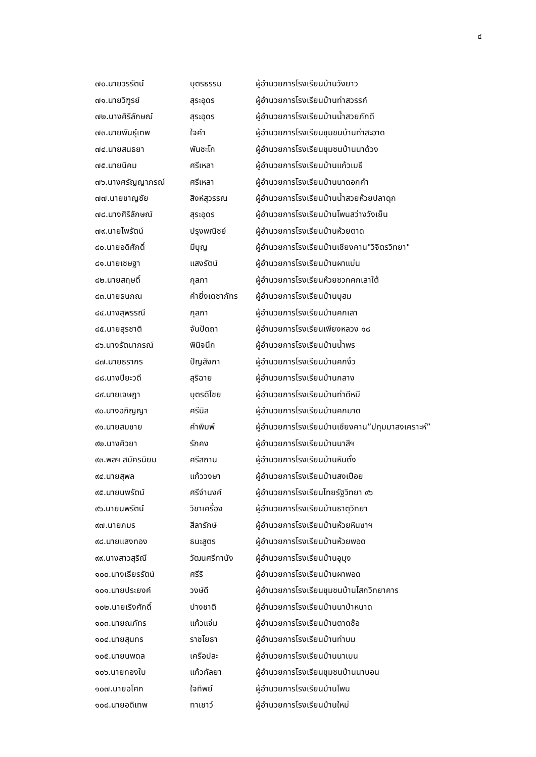๔
| ๗๐.นายวรรัตน์ | บุตรธรรม | ผู้อำนวยการโรงเรียนบ้านวังยาว |
| ๗๑.นายวิฑูรย์ | สุระอุดร | ผู้อำนวยการโรงเรียนบ้านท่าสวรรค์ |
| ๗๒.นางศิริลักษณ์ | สุระอุดร | ผู้อำนวยการโรงเรียนบ้านน้ำสวยภักดี |
| ๗๓.นายพันธุ์เทพ | ใจคำ | ผู้อำนวยการโรงเรียนชุมชนบ้านท่าสะอาด |
| ๗๔.นายสนธยา | พันชะโก | ผู้อำนวยการโรงเรียนชุมชนบ้านนาด้วง |
| ๗๕.นายนิคม | ศรีเหลา | ผู้อำนวยการโรงเรียนบ้านแก้วเมธี |
| ๗๖.นางศรัญญาภรณ์ | ศรีเหลา | ผู้อำนวยการโรงเรียนบ้านนาดอกคำ |
| ๗๗.นายชาญชัย | สิงห์สุวรรณ | ผู้อำนวยการโรงเรียนบ้านน้ำสวยห้วยปลาดุก |
| ๗๘.นางศิริลักษณ์ | สุระอุดร | ผู้อำนวยการโรงเรียนบ้านโพนสว่างวังเย็น |
| ๗๙.นายไพรัตน์ | ปรุงพณิชย์ | ผู้อำนวยการโรงเรียนบ้านห้วยตาด |
| ๘๐.นายอดิศักดิ์ | มีบุญ | ผู้อำนวยการโรงเรียนบ้านเชียงคาน"วิจิตรวิทยา" |
| ๘๑.นายเชษฐา | แสงรัตน์ | ผู้อำนวยการโรงเรียนบ้านผาแบ่น |
| ๘๒.นายสฤษดิ์ | กุลภา | ผู้อำนวยการโรงเรียนห้วยซวกคกเลาใต้ |
| ๘๓.นายธนภณ | คำยิ่งเดชาภัทร | ผู้อำนวยการโรงเรียนบ้านบุฮม |
| ๘๔.นางสุพรรณี | กุลภา | ผู้อำนวยการโรงเรียนบ้านคกเลา |
| ๘๕.นายสุรชาติ | จันปัดถา | ผู้อำนวยการโรงเรียนเพียงหลวง ๑๘ |
| ๘๖.นางรัตนาภรณ์ | พินิจนึก | ผู้อำนวยการโรงเรียนบ้านน้ำพร |
| ๘๗.นายธรากร | ปัญสังกา | ผู้อำนวยการโรงเรียนบ้านคกงิ้ว |
| ๘๘.นางปิยะวดี | สุริฉาย | ผู้อำนวยการโรงเรียนบ้านกลาง |
| ๘๙.นายเจษฎา | บุตรดีไชย | ผู้อำนวยการโรงเรียนบ้านท่าดีหมี |
| ๙๐.นางอภิญญา | ศรีนิล | ผู้อำนวยการโรงเรียนบ้านคกมาด |
| ๙๑.นายสมชาย | คำพิมพ์ | ผู้อำนวยการโรงเรียนบ้านเชียงคาน”ปทุมมาสงเคราะห์” |
| ๙๒.นางศิวยา | รักคง | ผู้อำนวยการโรงเรียนบ้านนาสีฯ |
| ๙๓.พลฯ สมัครนิยม | ศรีสถาน | ผู้อำนวยการโรงเรียนบ้านหินตั้ง |
| ๙๔.นายสุพล | แก้ววงษา | ผู้อำนวยการโรงเรียนบ้านสงเปือย |
| ๙๕.นายนพรัตน์ | ศรีจำนงค์ | ผู้อำนวยการโรงเรียนไทยรัฐวิทยา ๙๖ |
| ๙๖.นายนพรัตน์ | วิชาเครื่อง | ผู้อำนวยการโรงเรียนบ้านธาตุวิทยา |
| ๙๗.นายภมร | สีลารักษ์ | ผู้อำนวยการโรงเรียนบ้านห้วยหินซาฯ |
| ๙๘.นายแสงทอง | ธนะสูตร | ผู้อำนวยการโรงเรียนบ้านห้วยพอด |
| ๙๙.นางสาวสุริณี | วัฒนศรีทานัง | ผู้อำนวยการโรงเรียนบ้านอุมุง |
| ๑๐๐.นางเธียรรัตน์ | ศรีริ | ผู้อำนวยการโรงเรียนบ้านผาพอด |
| ๑๐๑.นายประยงค์ | วงษ์ดี | ผู้อำนวยการโรงเรียนชุมชนบ้านโสกวิทยาคาร |
| ๑๐๒.นายเริงศักดิ์ | ปางชาติ | ผู้อำนวยการโรงเรียนบ้านนาป่าหนาด |
| ๑๐๓.นายณภัทร | แก้วแจ่ม | ผู้อำนวยการโรงเรียนบ้านตาดซ้อ |
| ๑๐๔.นายสุนทร | ราชโยธา | ผู้อำนวยการโรงเรียนบ้านท่าบม |
| ๑๐๕.นายนพดล | เครือปละ | ผู้อำนวยการโรงเรียนบ้านนาเบน |
| ๑๐๖.นายทองใบ | แก้วกัลยา | ผู้อำนวยการโรงเรียนชุมชนบ้านนาบอน |
| ๑๐๗.นายอโศก | ใจทิพย์ | ผู้อำนวยการโรงเรียนบ้านโพน |
| ๑๐๘.นายอดิเทพ | ทาเชาว์ | ผู้อำนวยการโรงเรียนบ้านใหม่ |